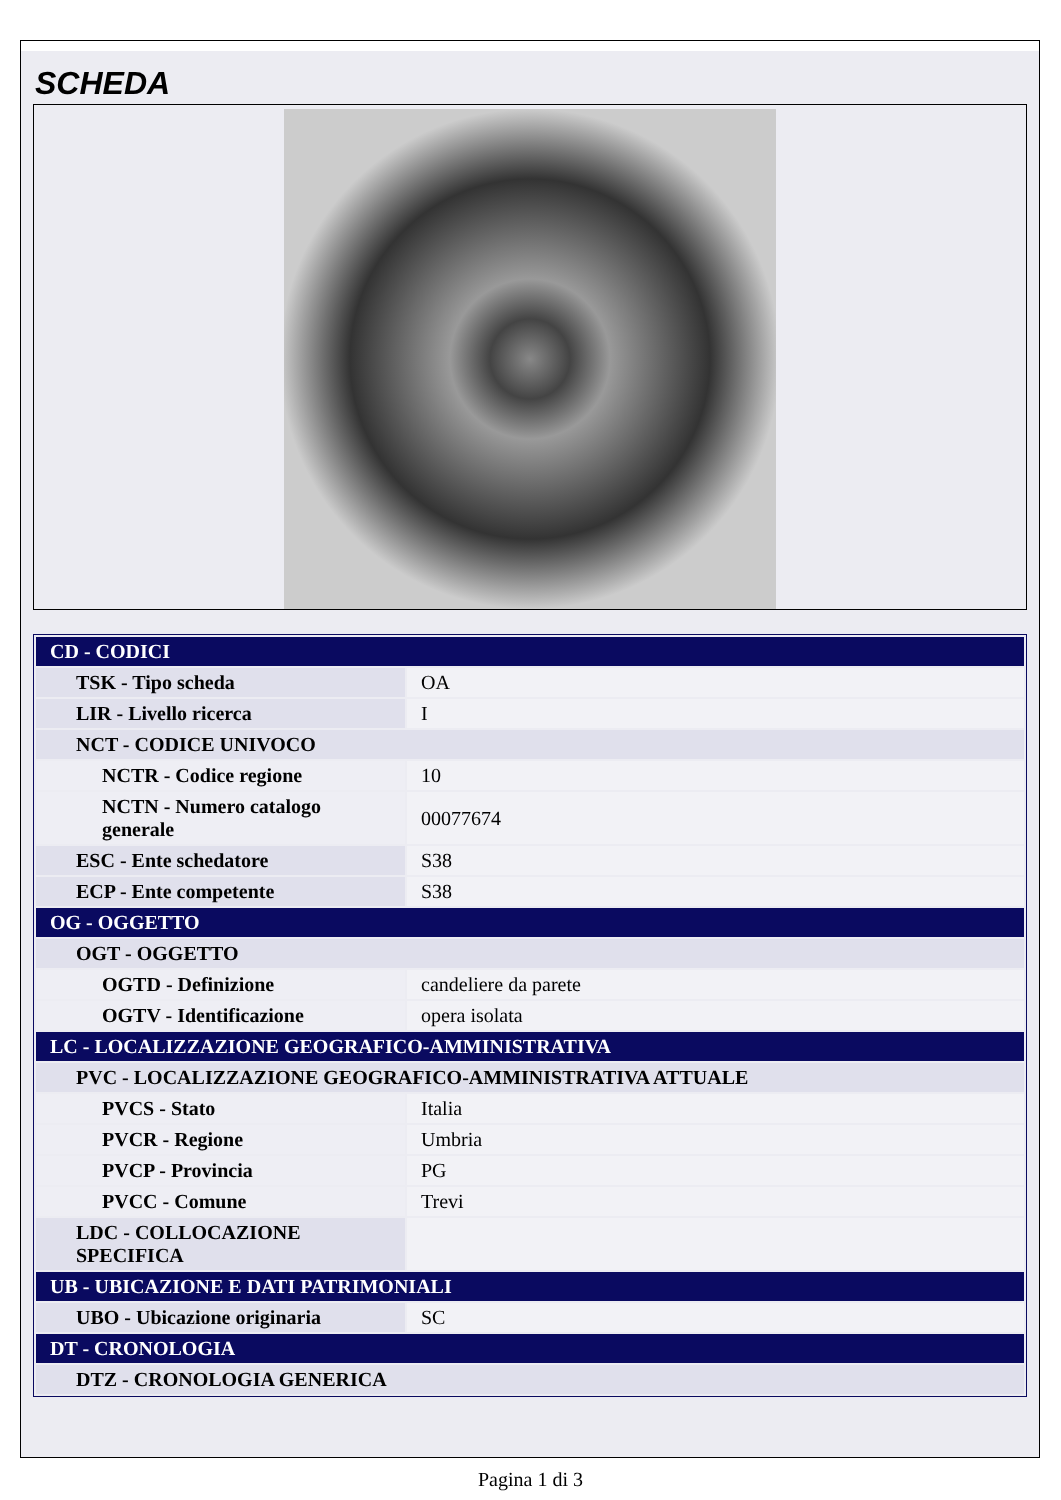SCHEDA
| CD - CODICI | |
| TSK - Tipo scheda | OA |
| LIR - Livello ricerca | I |
| NCT - CODICE UNIVOCO | |
| NCTR - Codice regione | 10 |
| NCTN - Numero catalogo generale | 00077674 |
| ESC - Ente schedatore | S38 |
| ECP - Ente competente | S38 |
| OG - OGGETTO | |
| OGT - OGGETTO | |
| OGTD - Definizione | candeliere da parete |
| OGTV - Identificazione | opera isolata |
| LC - LOCALIZZAZIONE GEOGRAFICO-AMMINISTRATIVA | |
| PVC - LOCALIZZAZIONE GEOGRAFICO-AMMINISTRATIVA ATTUALE | |
| PVCS - Stato | Italia |
| PVCR - Regione | Umbria |
| PVCP - Provincia | PG |
| PVCC - Comune | Trevi |
| LDC - COLLOCAZIONE SPECIFICA | |
| UB - UBICAZIONE E DATI PATRIMONIALI | |
| UBO - Ubicazione originaria | SC |
| DT - CRONOLOGIA | |
| DTZ - CRONOLOGIA GENERICA | |
Pagina 1 di 3